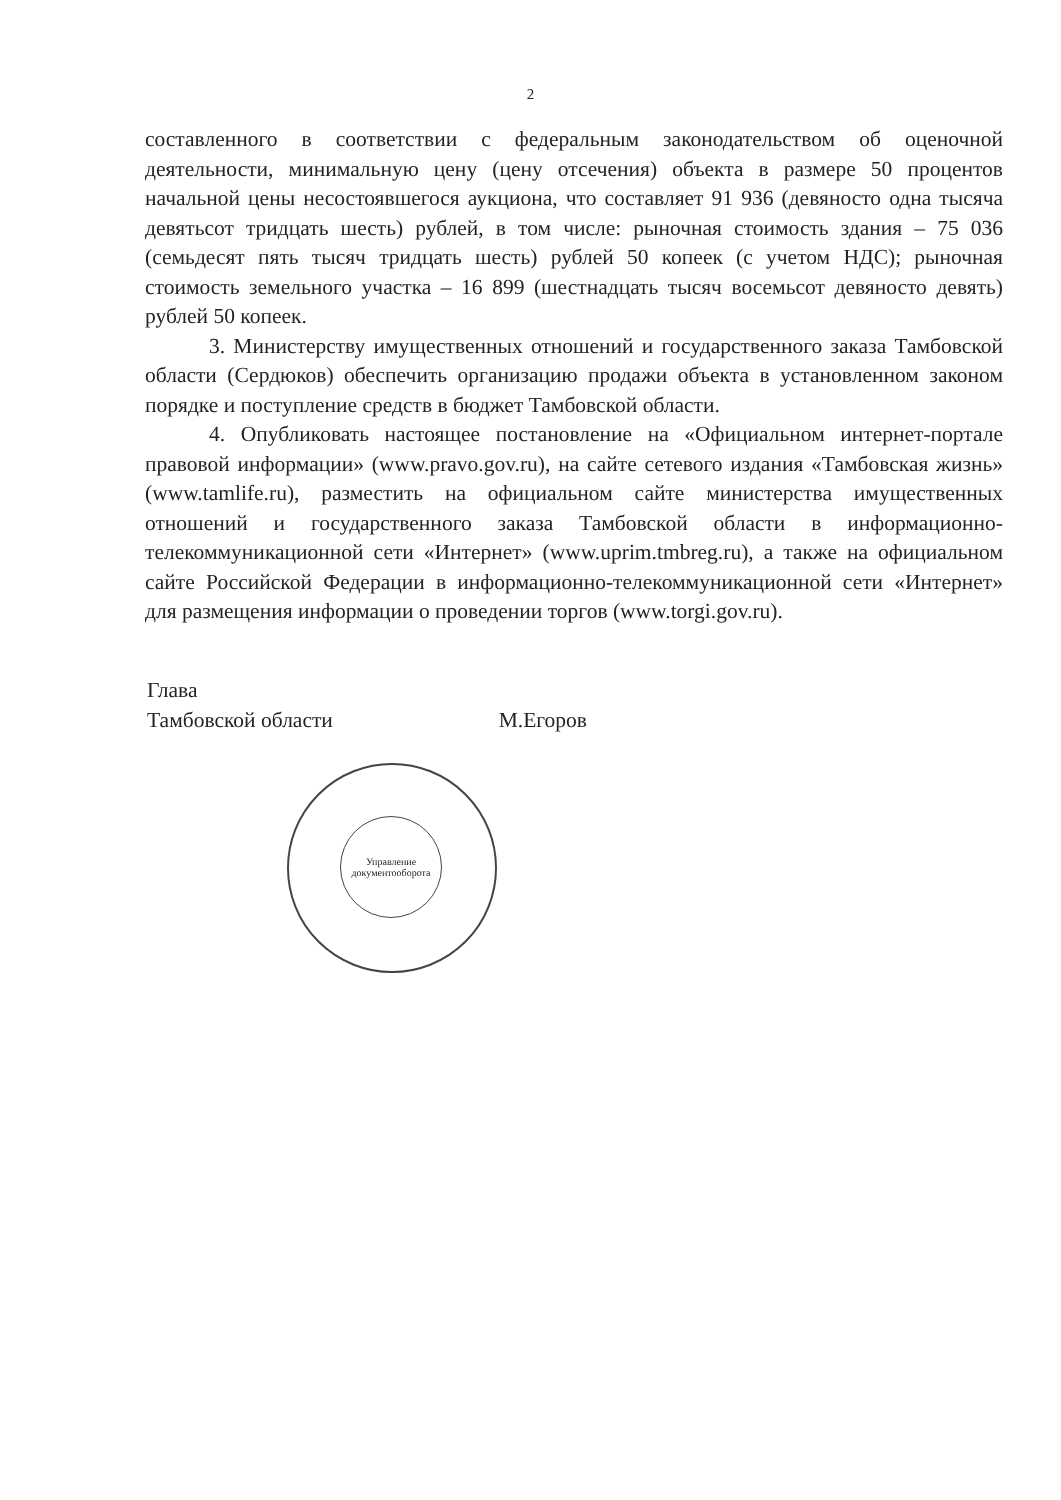2
составленного в соответствии с федеральным законодательством об оценочной деятельности, минимальную цену (цену отсечения) объекта в размере 50 процентов начальной цены несостоявшегося аукциона, что составляет 91 936 (девяносто одна тысяча девятьсот тридцать шесть) рублей, в том числе: рыночная стоимость здания – 75 036 (семьдесят пять тысяч тридцать шесть) рублей 50 копеек (с учетом НДС); рыночная стоимость земельного участка – 16 899 (шестнадцать тысяч восемьсот девяносто девять) рублей 50 копеек.
3. Министерству имущественных отношений и государственного заказа Тамбовской области (Сердюков) обеспечить организацию продажи объекта в установленном законом порядке и поступление средств в бюджет Тамбовской области.
4. Опубликовать настоящее постановление на «Официальном интернет-портале правовой информации» (www.pravo.gov.ru), на сайте сетевого издания «Тамбовская жизнь» (www.tamlife.ru), разместить на официальном сайте министерства имущественных отношений и государственного заказа Тамбовской области в информационно-телекоммуникационной сети «Интернет» (www.uprim.tmbreg.ru), а также на официальном сайте Российской Федерации в информационно-телекоммуникационной сети «Интернет» для размещения информации о проведении торгов (www.torgi.gov.ru).
Глава
Тамбовской области
М.Егоров
Управление документооборота